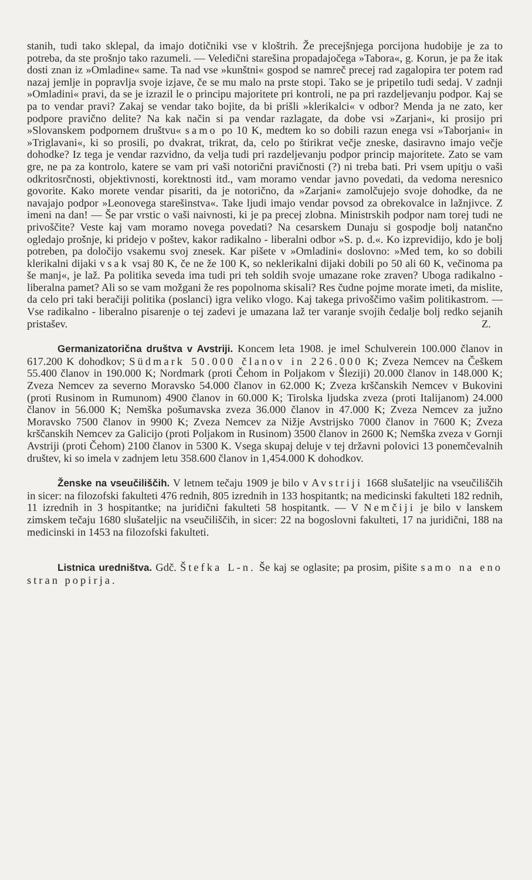stanih, tudi tako sklepal, da imajo dotičniki vse v kloštrih. Že precejšnjega porcijona hudobije je za to potreba, da ste prošnjo tako razumeli. — Veledični starešina propadajočega »Tabora«, g. Korun, je pa že itak dosti znan iz »Omladine« same. Ta nad vse »kunštni« gospod se namreč precej rad zagalopira ter potem rad nazaj jemlje in popravlja svoje izjave, če se mu malo na prste stopi. Tako se je pripetilo tudi sedaj. V zadnji »Omladini« pravi, da se je izrazil le o principu majoritete pri kontroli, ne pa pri razdeljevanju podpor. Kaj se pa to vendar pravi? Zakaj se vendar tako bojite, da bi prišli »klerikalci« v odbor? Menda ja ne zato, ker podpore pravično delite? Na kak način si pa vendar razlagate, da dobe vsi »Zarjani«, ki prosijo pri »Slovanskem podpornem društvu« samo po 10 K, medtem ko so dobili razun enega vsi »Taborjani« in »Triglavani«, ki so prosili, po dvakrat, trikrat, da, celo po štirikrat večje zneske, dasiravno imajo večje dohodke? Iz tega je vendar razvidno, da velja tudi pri razdeljevanju podpor princip majoritete. Zato se vam gre, ne pa za kontrolo, katere se vam pri vaši notorični pravičnosti (?) ni treba bati. Pri vsem upitju o vaši odkritosrčnosti, objektivnosti, korektnosti itd., vam moramo vendar javno povedati, da vedoma neresnico govorite. Kako morete vendar pisariti, da je notorično, da »Zarjani« zamolčujejo svoje dohodke, da ne navajajo podpor »Leonovega starešinstva«. Take ljudi imajo vendar povsod za obrekovalce in lažnjivce. Z imeni na dan! — Še par vrstic o vaši naivnosti, ki je pa precej zlobna. Ministrskih podpor nam torej tudi ne privoščite? Veste kaj vam moramo novega povedati? Na cesarskem Dunaju si gospodje bolj natančno ogledajo prošnje, ki pridejo v poštev, kakor radikalno - liberalni odbor »S. p. d.«. Ko izprevidijo, kdo je bolj potreben, pa določijo vsakemu svoj znesek. Kar pišete v »Omladini« doslovno: »Med tem, ko so dobili klerikalni dijaki vsak vsaj 80 K, če ne že 100 K, so neklerikalni dijaki dobili po 50 ali 60 K, večinoma pa še manj«, je laž. Pa politika seveda ima tudi pri teh soldih svoje umazane roke zraven? Uboga radikalno - liberalna pamet? Ali so se vam možgani že res popolnoma skisali? Res čudne pojme morate imeti, da mislite, da celo pri taki beračiji politika (poslanci) igra veliko vlogo. Kaj takega privoščimo vašim politikastrom. — Vse radikalno - liberalno pisarenje o tej zadevi je umazana laž ter varanje svojih čedalje bolj redko sejanih pristašev. Z.
Germanizatorična društva v Avstriji. Koncem leta 1908. je imel Schulverein 100.000 članov in 617.200 K dohodkov; Südmark 50.000 članov in 226.000 K; Zveza Nemcev na Češkem 55.400 članov in 190.000 K; Nordmark (proti Čehom in Poljakom v Šleziji) 20.000 članov in 148.000 K; Zveza Nemcev za severno Moravsko 54.000 članov in 62.000 K; Zveza krščanskih Nemcev v Bukovini (proti Rusinom in Rumunom) 4900 članov in 60.000 K; Tirolska ljudska zveza (proti Italijanom) 24.000 članov in 56.000 K; Nemška pošumavska zveza 36.000 članov in 47.000 K; Zveza Nemcev za južno Moravsko 7500 članov in 9900 K; Zveza Nemcev za Nižje Avstrijsko 7000 članov in 7600 K; Zveza krščanskih Nemcev za Galicijo (proti Poljakom in Rusinom) 3500 članov in 2600 K; Nemška zveza v Gornji Avstriji (proti Čehom) 2100 članov in 5300 K. Vsega skupaj deluje v tej državni polovici 13 ponemčevalnih društev, ki so imela v zadnjem letu 358.600 članov in 1,454.000 K dohodkov.
Ženske na vseučiliščih. V letnem tečaju 1909 je bilo v Avstriji 1668 slušateljic na vseučiliščih in sicer: na filozofski fakulteti 476 rednih, 805 izrednih in 133 hospitantk; na medicinski fakulteti 182 rednih, 11 izrednih in 3 hospitantke; na juridični fakulteti 58 hospitantk. — V Nemčiji je bilo v lanskem zimskem tečaju 1680 slušateljic na vseučiliščih, in sicer: 22 na bogoslovni fakulteti, 17 na juridični, 188 na medicinski in 1453 na filozofski fakulteti.
Listnica uredništva. Gdč. Štefka L-n. Še kaj se oglasite; pa prosim, pišite samo na eno stran popirja.